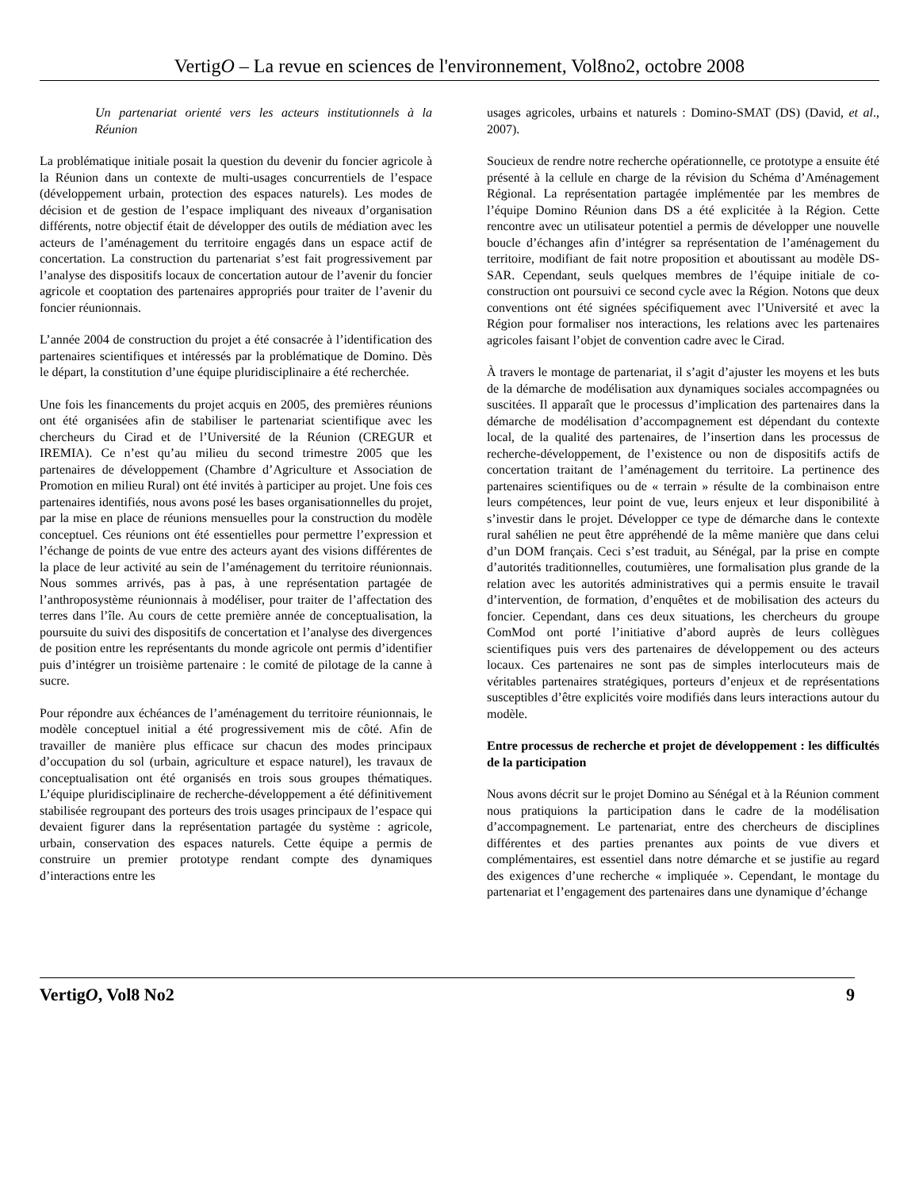VertigO – La revue en sciences de l'environnement, Vol8no2, octobre 2008
Un partenariat orienté vers les acteurs institutionnels à la Réunion
La problématique initiale posait la question du devenir du foncier agricole à la Réunion dans un contexte de multi-usages concurrentiels de l’espace (développement urbain, protection des espaces naturels). Les modes de décision et de gestion de l’espace impliquant des niveaux d’organisation différents, notre objectif était de développer des outils de médiation avec les acteurs de l’aménagement du territoire engagés dans un espace actif de concertation. La construction du partenariat s’est fait progressivement par l’analyse des dispositifs locaux de concertation autour de l’avenir du foncier agricole et cooptation des partenaires appropriés pour traiter de l’avenir du foncier réunionnais.
L’année 2004 de construction du projet a été consacrée à l’identification des partenaires scientifiques et intéressés par la problématique de Domino. Dès le départ, la constitution d’une équipe pluridisciplinaire a été recherchée.
Une fois les financements du projet acquis en 2005, des premières réunions ont été organisées afin de stabiliser le partenariat scientifique avec les chercheurs du Cirad et de l’Université de la Réunion (CREGUR et IREMIA). Ce n’est qu’au milieu du second trimestre 2005 que les partenaires de développement (Chambre d’Agriculture et Association de Promotion en milieu Rural) ont été invités à participer au projet. Une fois ces partenaires identifiés, nous avons posé les bases organisationnelles du projet, par la mise en place de réunions mensuelles pour la construction du modèle conceptuel. Ces réunions ont été essentielles pour permettre l’expression et l’échange de points de vue entre des acteurs ayant des visions différentes de la place de leur activité au sein de l’aménagement du territoire réunionnais. Nous sommes arrivés, pas à pas, à une représentation partagée de l’anthroposystème réunionnais à modéliser, pour traiter de l’affectation des terres dans l’île. Au cours de cette première année de conceptualisation, la poursuite du suivi des dispositifs de concertation et l’analyse des divergences de position entre les représentants du monde agricole ont permis d’identifier puis d’intégrer un troisième partenaire : le comité de pilotage de la canne à sucre.
Pour répondre aux échéances de l’aménagement du territoire réunionnais, le modèle conceptuel initial a été progressivement mis de côté. Afin de travailler de manière plus efficace sur chacun des modes principaux d’occupation du sol (urbain, agriculture et espace naturel), les travaux de conceptualisation ont été organisés en trois sous groupes thématiques. L’équipe pluridisciplinaire de recherche-développement a été définitivement stabilisée regroupant des porteurs des trois usages principaux de l’espace qui devaient figurer dans la représentation partagée du système : agricole, urbain, conservation des espaces naturels. Cette équipe a permis de construire un premier prototype rendant compte des dynamiques d’interactions entre les
usages agricoles, urbains et naturels : Domino-SMAT (DS) (David, et al., 2007).
Soucieux de rendre notre recherche opérationnelle, ce prototype a ensuite été présenté à la cellule en charge de la révision du Schéma d’Aménagement Régional. La représentation partagée implémentée par les membres de l’équipe Domino Réunion dans DS a été explicitée à la Région. Cette rencontre avec un utilisateur potentiel a permis de développer une nouvelle boucle d’échanges afin d’intégrer sa représentation de l’aménagement du territoire, modifiant de fait notre proposition et aboutissant au modèle DS-SAR. Cependant, seuls quelques membres de l’équipe initiale de co-construction ont poursuivi ce second cycle avec la Région. Notons que deux conventions ont été signées spécifiquement avec l’Université et avec la Région pour formaliser nos interactions, les relations avec les partenaires agricoles faisant l’objet de convention cadre avec le Cirad.
À travers le montage de partenariat, il s’agit d’ajuster les moyens et les buts de la démarche de modélisation aux dynamiques sociales accompagnées ou suscitées. Il apparaît que le processus d’implication des partenaires dans la démarche de modélisation d’accompagnement est dépendant du contexte local, de la qualité des partenaires, de l’insertion dans les processus de recherche-développement, de l’existence ou non de dispositifs actifs de concertation traitant de l’aménagement du territoire. La pertinence des partenaires scientifiques ou de « terrain » résulte de la combinaison entre leurs compétences, leur point de vue, leurs enjeux et leur disponibilité à s’investir dans le projet. Développer ce type de démarche dans le contexte rural sahélien ne peut être appréhendé de la même manière que dans celui d’un DOM français. Ceci s’est traduit, au Sénégal, par la prise en compte d’autorités traditionnelles, coutumières, une formalisation plus grande de la relation avec les autorités administratives qui a permis ensuite le travail d’intervention, de formation, d’enquêtes et de mobilisation des acteurs du foncier. Cependant, dans ces deux situations, les chercheurs du groupe ComMod ont porté l’initiative d’abord auprès de leurs collègues scientifiques puis vers des partenaires de développement ou des acteurs locaux. Ces partenaires ne sont pas de simples interlocuteurs mais de véritables partenaires stratégiques, porteurs d’enjeux et de représentations susceptibles d’être explicités voire modifiés dans leurs interactions autour du modèle.
Entre processus de recherche et projet de développement : les difficultés de la participation
Nous avons décrit sur le projet Domino au Sénégal et à la Réunion comment nous pratiquions la participation dans le cadre de la modélisation d’accompagnement. Le partenariat, entre des chercheurs de disciplines différentes et des parties prenantes aux points de vue divers et complémentaires, est essentiel dans notre démarche et se justifie au regard des exigences d’une recherche « impliquée ». Cependant, le montage du partenariat et l’engagement des partenaires dans une dynamique d’échange
VertigO, Vol8 No2 9